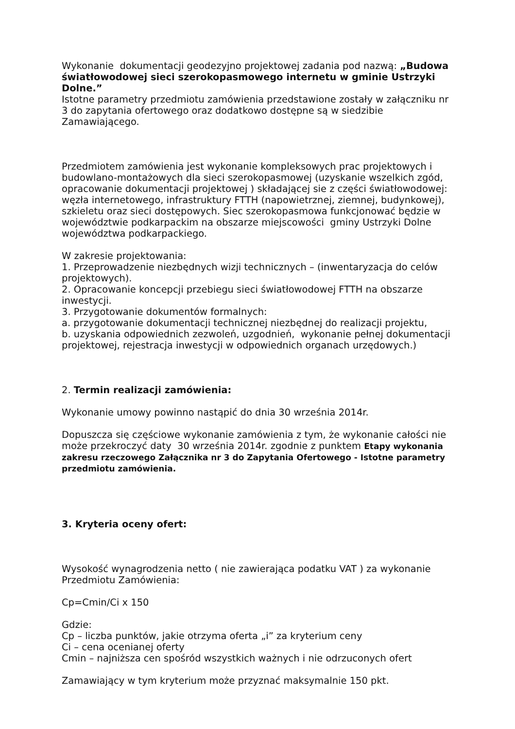Wykonanie dokumentacji geodezyjno projektowej zadania pod nazwą: „Budowa światłowodowej sieci szerokopasmowego internetu w gminie Ustrzyki Dolne.”
Istotne parametry przedmiotu zamówienia przedstawione zostały w załączniku nr 3 do zapytania ofertowego oraz dodatkowo dostępne są w siedzibie Zamawiającego.
Przedmiotem zamówienia jest wykonanie kompleksowych prac projektowych i budowlano-montażowych dla sieci szerokopasmowej (uzyskanie wszelkich zgód, opracowanie dokumentacji projektowej ) składającej sie z części światłowodowej: węzła internetowego, infrastruktury FTTH (napowietrznej, ziemnej, budynkowej), szkieletu oraz sieci dostępowych. Siec szerokopasmowa funkcjonować będzie w województwie podkarpackim na obszarze miejscowości gminy Ustrzyki Dolne województwa podkarpackiego.
W zakresie projektowania:
1. Przeprowadzenie niezbędnych wizji technicznych – (inwentaryzacja do celów projektowych).
2. Opracowanie koncepcji przebiegu sieci światłowodowej FTTH na obszarze inwestycji.
3. Przygotowanie dokumentów formalnych:
a. przygotowanie dokumentacji technicznej niezbędnej do realizacji projektu,
b. uzyskania odpowiednich zezwoleń, uzgodnień, wykonanie pełnej dokumentacji projektowej, rejestracja inwestycji w odpowiednich organach urzędowych.)
2. Termin realizacji zamówienia:
Wykonanie umowy powinno nastąpić do dnia 30 września 2014r.
Dopuszcza się częściowe wykonanie zamówienia z tym, że wykonanie całości nie może przekroczyć daty 30 września 2014r. zgodnie z punktem Etapy wykonania zakresu rzeczowego Załącznika nr 3 do Zapytania Ofertowego - Istotne parametry przedmiotu zamówienia.
3. Kryteria oceny ofert:
Wysokość wynagrodzenia netto ( nie zawierająca podatku VAT ) za wykonanie Przedmiotu Zamówienia:
Cp=Cmin/Ci x 150
Gdzie:
Cp – liczba punktów, jakie otrzyma oferta „i” za kryterium ceny
Ci – cena ocenianej oferty
Cmin – najniższa cen spośród wszystkich ważnych i nie odrzuconych ofert
Zamawiający w tym kryterium może przyznać maksymalnie 150 pkt.